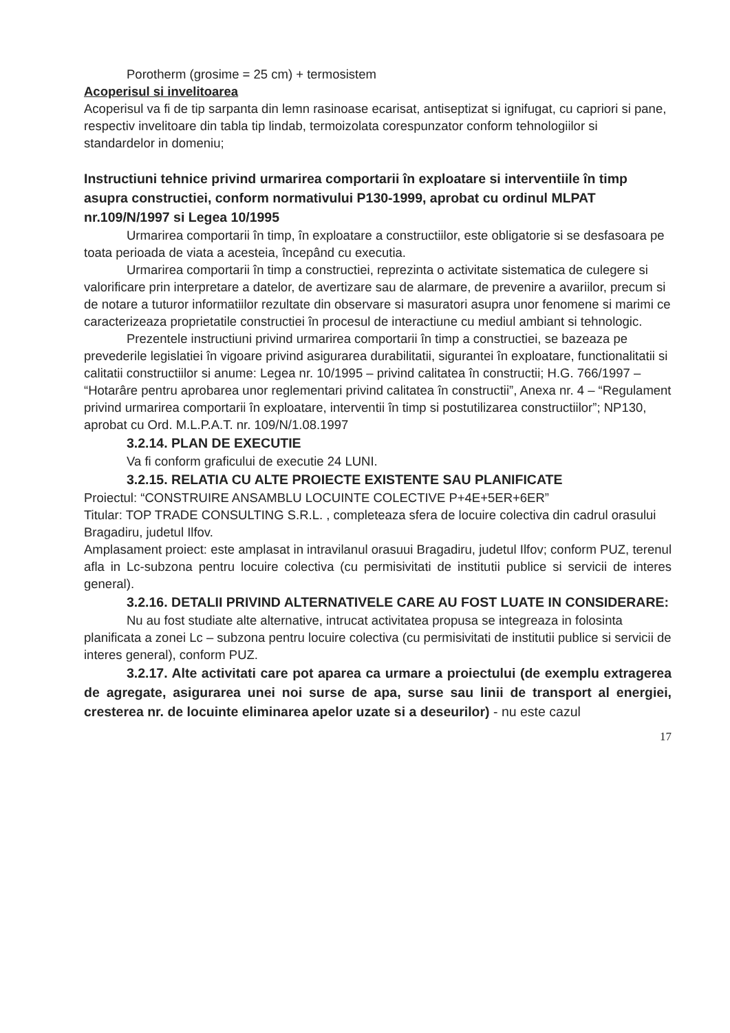Porotherm (grosime = 25 cm) + termosistem
Acoperisul si invelitoarea
Acoperisul va fi de tip sarpanta din lemn rasinoase ecarisat, antiseptizat si ignifugat, cu capriori si pane, respectiv invelitoare din tabla tip lindab, termoizolata corespunzator conform tehnologiilor si standardelor in domeniu;
Instructiuni tehnice privind urmarirea comportarii în exploatare si interventiile în timp asupra constructiei, conform normativului P130-1999, aprobat cu ordinul MLPAT nr.109/N/1997 si Legea 10/1995
Urmarirea comportarii în timp, în exploatare a constructiilor, este obligatorie si se desfasoara pe toata perioada de viata a acesteia, începând cu executia.
Urmarirea comportarii în timp a constructiei, reprezinta o activitate sistematica de culegere si valorificare prin interpretare a datelor, de avertizare sau de alarmare, de prevenire a avariilor, precum si de notare a tuturor informatiilor rezultate din observare si masuratori asupra unor fenomene si marimi ce caracterizeaza proprietatile constructiei în procesul de interactiune cu mediul ambiant si tehnologic.
Prezentele instructiuni privind urmarirea comportarii în timp a constructiei, se bazeaza pe prevederile legislatiei în vigoare privind asigurarea durabilitatii, sigurantei în exploatare, functionalitatii si calitatii constructiilor si anume: Legea nr. 10/1995 – privind calitatea în constructii; H.G. 766/1997 – “Hotarâre pentru aprobarea unor reglementari privind calitatea în constructii”, Anexa nr. 4 – “Regulament privind urmarirea comportarii în exploatare, interventii în timp si postutilizarea constructiilor”; NP130, aprobat cu Ord. M.L.P.A.T. nr. 109/N/1.08.1997
3.2.14. PLAN DE EXECUTIE
Va fi conform graficului de executie 24 LUNI.
3.2.15. RELATIA CU ALTE PROIECTE EXISTENTE SAU PLANIFICATE
Proiectul: “CONSTRUIRE ANSAMBLU LOCUINTE COLECTIVE P+4E+5ER+6ER”
Titular: TOP TRADE CONSULTING S.R.L. , completeaza sfera de locuire colectiva din cadrul orasului Bragadiru, judetul Ilfov.
Amplasament proiect: este amplasat in intravilanul orasuui Bragadiru, judetul Ilfov; conform PUZ, terenul afla in Lc-subzona pentru locuire colectiva (cu permisivitati de institutii publice si servicii de interes general).
3.2.16. DETALII PRIVIND ALTERNATIVELE CARE AU FOST LUATE IN CONSIDERARE:
Nu au fost studiate alte alternative, intrucat activitatea propusa se integreaza in folosinta planificata a zonei Lc – subzona pentru locuire colectiva (cu permisivitati de institutii publice si servicii de interes general), conform PUZ.
3.2.17. Alte activitati care pot aparea ca urmare a proiectului (de exemplu extragerea de agregate, asigurarea unei noi surse de apa, surse sau linii de transport al energiei, cresterea nr. de locuinte eliminarea apelor uzate si a deseurilor) - nu este cazul
17